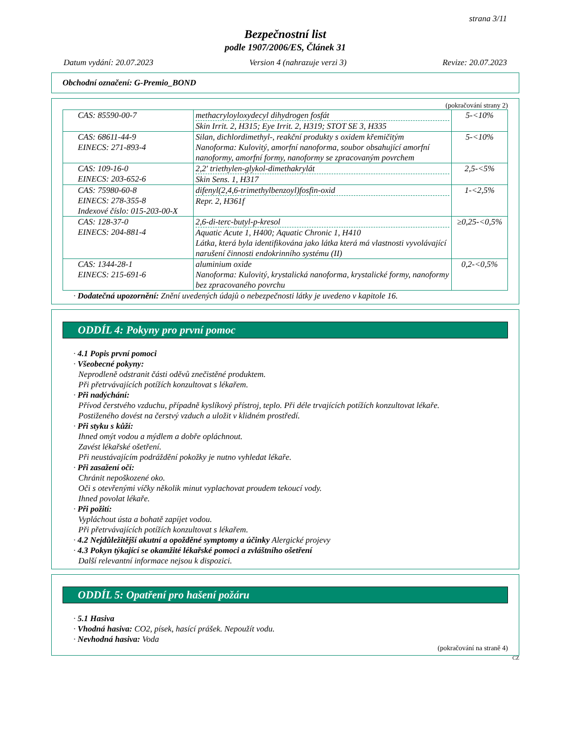strana 3/11
Bezpečnostní list
podle 1907/2006/ES, Článek 31
Datum vydání: 20.07.2023 Version 4 (nahrazuje verzi 3) Revize: 20.07.2023
Obchodní označení: G-Premio_BOND
(pokračování strany 2)
| CAS: 85590-00-7 | methacryloyloxydecyl dihydrogen fosfát Skin Irrit. 2, H315; Eye Irrit. 2, H319; STOT SE 3, H335 | 5-<10% |
| CAS: 68611-44-9 EINECS: 271-893-4 | Silan, dichlordimethyl-, reakční produkty s oxidem křemičitým Nanoforma: Kulovitý, amorfní nanoforma, soubor obsahující amorfní nanoformy, amorfní formy, nanoformy se zpracovaným povrchem | 5-<10% |
| CAS: 109-16-0 EINECS: 203-652-6 | 2,2′ triethylen-glykol-dimethakrylát Skin Sens. 1, H317 | 2,5-<5% |
| CAS: 75980-60-8 EINECS: 278-355-8 Indexové číslo: 015-203-00-X | difenyl(2,4,6-trimethylbenzoyl)fosfin-oxid Repr. 2, H361f | 1-<2,5% |
| CAS: 128-37-0 EINECS: 204-881-4 | 2,6-di-terc-butyl-p-kresol Aquatic Acute 1, H400; Aquatic Chronic 1, H410 Látka, která byla identifikována jako látka která má vlastnosti vyvolávající narušení činnosti endokrinního systému (II) | ≥0,25-<0,5% |
| CAS: 1344-28-1 EINECS: 215-691-6 | aluminium oxide Nanoforma: Kulovitý, krystalická nanoforma, krystalické formy, nanoformy bez zpracovaného povrchu | 0,2-<0,5% |
· Dodatečná upozornění: Znění uvedených údajů o nebezpečnosti látky je uvedeno v kapitole 16.
ODDÍL 4: Pokyny pro první pomoc
· 4.1 Popis první pomoci
· Všeobecné pokyny:
Neprodleně odstranit části oděvů znečistěné produktem.
Při přetrvávajících potížích konzultovat s lékařem.
· Při nadýchání:
Přívod čerstvého vzduchu, případně kyslíkový přístroj, teplo. Při déle trvajících potížích konzultovat lékaře.
Postiženého dovést na čerstvý vzduch a uložit v klidném prostředí.
· Při styku s kůží:
Ihned omýt vodou a mýdlem a dobře opláchnout.
Zavést lékařské ošetření.
Při neustávajícím podráždění pokožky je nutno vyhledat lékaře.
· Při zasažení očí:
Chránit nepoškozené oko.
Oči s otevřenými víčky několik minut vyplachovat proudem tekoucí vody.
Ihned povolat lékaře.
· Při požití:
Vypláchout ústa a bohatě zapíjet vodou.
Při přetrvávajících potížích konzultovat s lékařem.
· 4.2 Nejdůležitější akutní a opožděné symptomy a účinky Alergické projevy
· 4.3 Pokyn týkající se okamžité lékařské pomoci a zvláštního ošetření
Další relevantní informace nejsou k dispozici.
ODDÍL 5: Opatření pro hašení požáru
· 5.1 Hasiva
· Vhodná hasiva: CO2, písek, hasící prášek. Nepoužít vodu.
· Nevhodná hasiva: Voda
(pokračování na straně 4)
CZ